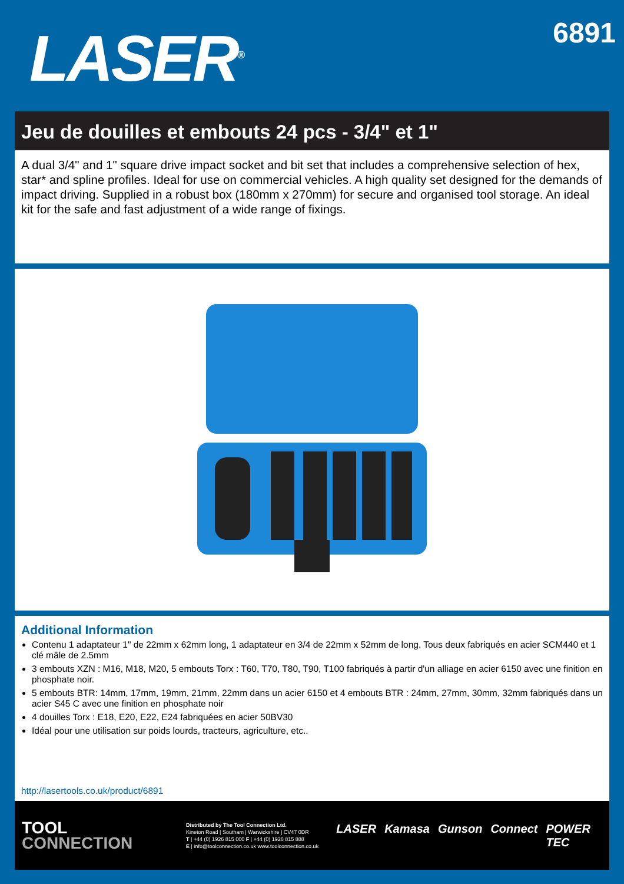LASER<sup>®</sup>
6891
Jeu de douilles et embouts 24 pcs - 3/4" et 1"
A dual 3/4" and 1" square drive impact socket and bit set that includes a comprehensive selection of hex, star* and spline profiles. Ideal for use on commercial vehicles. A high quality set designed for the demands of impact driving. Supplied in a robust box (180mm x 270mm) for secure and organised tool storage. An ideal kit for the safe and fast adjustment of a wide range of fixings.
Additional Information
Contenu 1 adaptateur 1" de 22mm x 62mm long, 1 adaptateur en 3/4 de 22mm x 52mm de long. Tous deux fabriqués en acier SCM440 et 1 clé mâle de 2.5mm
3 embouts XZN : M16, M18, M20, 5 embouts Torx : T60, T70, T80, T90, T100 fabriqués à partir d'un alliage en acier 6150 avec une finition en phosphate noir.
5 embouts BTR: 14mm, 17mm, 19mm, 21mm, 22mm dans un acier 6150 et 4 embouts BTR : 24mm, 27mm, 30mm, 32mm fabriqués dans un acier S45 C avec une finition en phosphate noir
4 douilles Torx : E18, E20, E22, E24 fabriquées en acier 50BV30
Idéal pour une utilisation sur poids lourds, tracteurs, agriculture, etc..
http://lasertools.co.uk/product/6891
TOOL
CONNECTION
Distributed by The Tool Connection Ltd.
Kineton Road | Southam | Warwickshire | CV47 0DR
T | +44 (0) 1926 815 000 F | +44 (0) 1926 815 888
E | info@toolconnection.co.uk www.toolconnection.co.uk
LASER Kamasa Gunson Connect POWER TEC